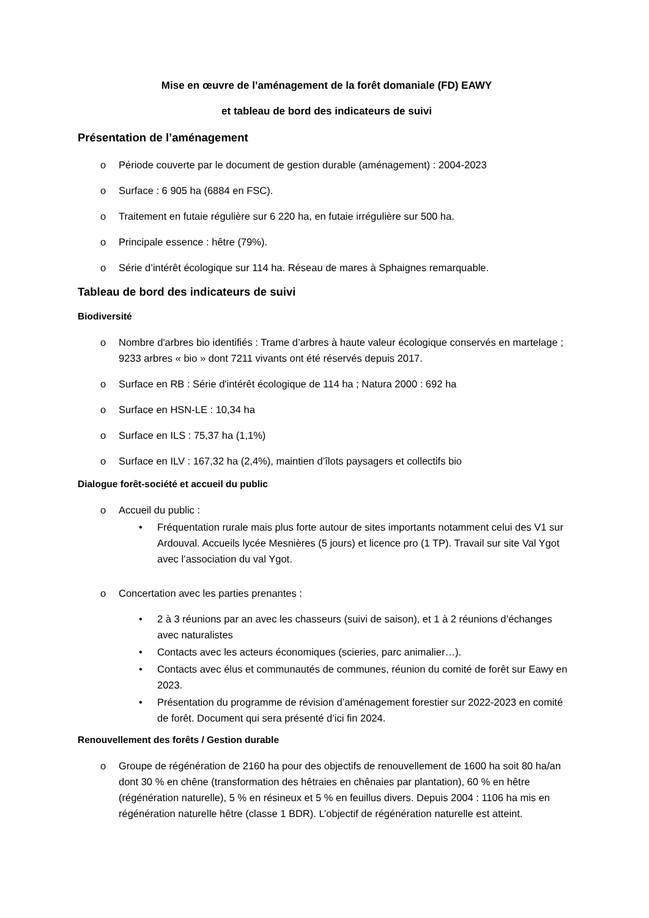Mise en œuvre de l’aménagement de la forêt domaniale (FD) EAWY
et tableau de bord des indicateurs de suivi
Présentation de l’aménagement
o Période couverte par le document de gestion durable (aménagement) : 2004-2023
o Surface : 6 905 ha (6884 en FSC).
o Traitement en futaie régulière sur 6 220 ha, en futaie irrégulière sur 500 ha.
o Principale essence : hêtre (79%).
o Série d’intérêt écologique sur 114 ha. Réseau de mares à Sphaignes remarquable.
Tableau de bord des indicateurs de suivi
Biodiversité
o Nombre d'arbres bio identifiés : Trame d’arbres à haute valeur écologique conservés en martelage ; 9233 arbres « bio » dont 7211 vivants ont été réservés depuis 2017.
o Surface en RB : Série d'intérêt écologique de 114 ha ; Natura 2000 : 692 ha
o Surface en HSN-LE : 10,34 ha
o Surface en ILS : 75,37 ha (1,1%)
o Surface en ILV : 167,32 ha (2,4%), maintien d’îlots paysagers et collectifs bio
Dialogue forêt-société et accueil du public
o Accueil du public :
• Fréquentation rurale mais plus forte autour de sites importants notamment celui des V1 sur Ardouval. Accueils lycée Mesnières (5 jours) et licence pro (1 TP). Travail sur site Val Ygot avec l’association du val Ygot.
o Concertation avec les parties prenantes :
• 2 à 3 réunions par an avec les chasseurs (suivi de saison), et 1 à 2 réunions d’échanges avec naturalistes
• Contacts avec les acteurs économiques (scieries, parc animalier…).
• Contacts avec élus et communautés de communes, réunion du comité de forêt sur Eawy en 2023.
• Présentation du programme de révision d’aménagement forestier sur 2022-2023 en comité de forêt. Document qui sera présenté d’ici fin 2024.
Renouvellement des forêts / Gestion durable
o Groupe de régénération de 2160 ha pour des objectifs de renouvellement de 1600 ha soit 80 ha/an dont 30 % en chêne (transformation des hêtraies en chênaies par plantation), 60 % en hêtre (régénération naturelle), 5 % en résineux et 5 % en feuillus divers. Depuis 2004 : 1106 ha mis en régénération naturelle hêtre (classe 1 BDR). L’objectif de régénération naturelle est atteint.